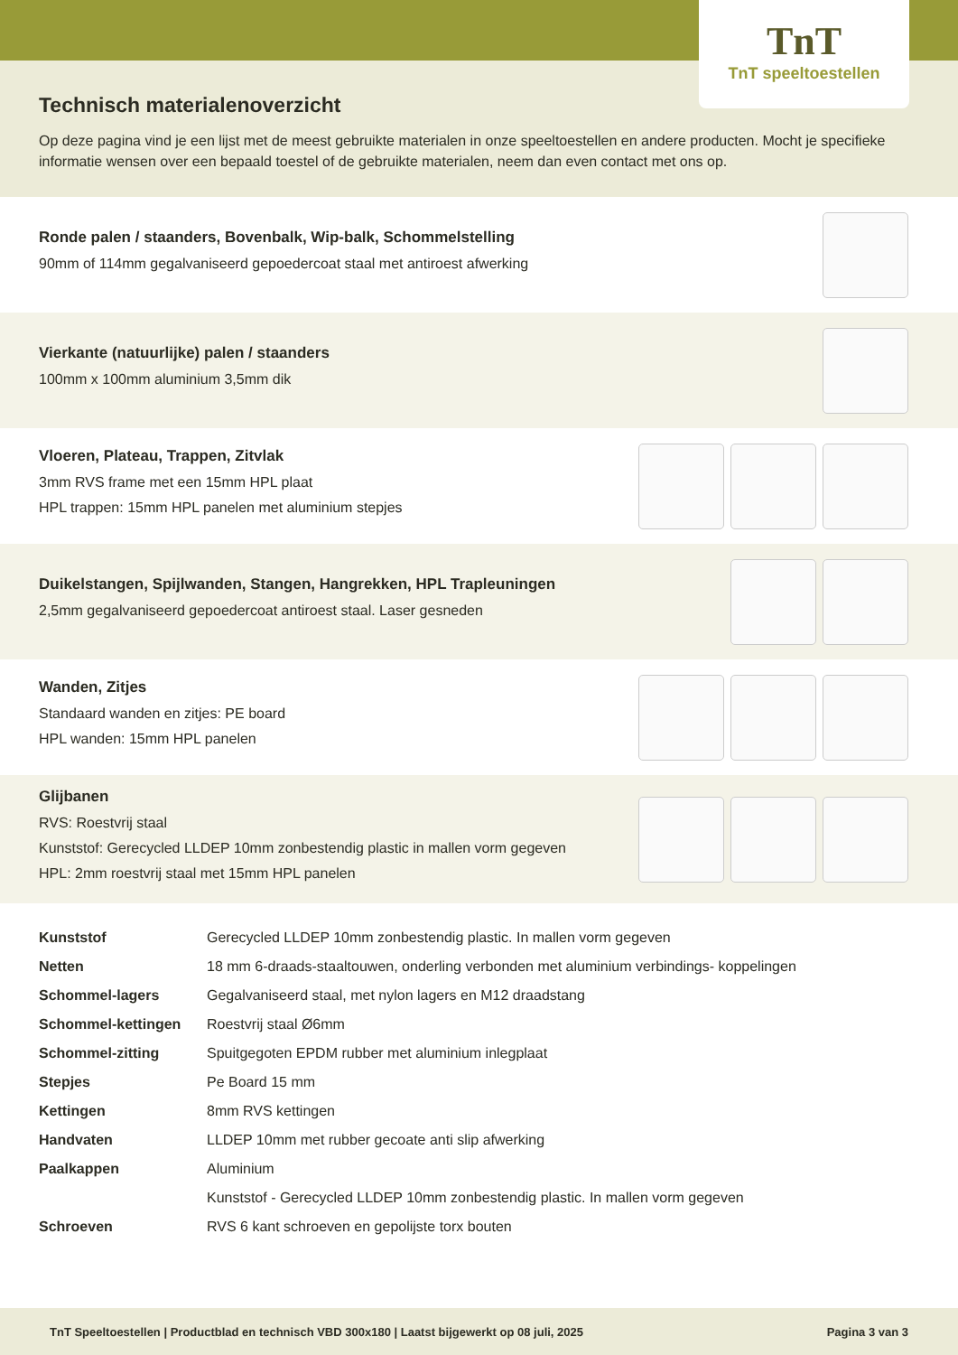TnT
TnT speeltoestellen
Technisch materialenoverzicht
Op deze pagina vind je een lijst met de meest gebruikte materialen in onze speeltoestellen en andere producten. Mocht je specifieke informatie wensen over een bepaald toestel of de gebruikte materialen, neem dan even contact met ons op.
Ronde palen / staanders, Bovenbalk, Wip-balk, Schommelstelling
90mm of 114mm gegalvaniseerd gepoedercoat staal met antiroest afwerking
Vierkante (natuurlijke) palen / staanders
100mm x 100mm aluminium 3,5mm dik
Vloeren, Plateau, Trappen, Zitvlak
3mm RVS frame met een 15mm HPL plaat
HPL trappen: 15mm HPL panelen met aluminium stepjes
Duikelstangen, Spijlwanden, Stangen, Hangrekken, HPL Trapleuningen
2,5mm gegalvaniseerd gepoedercoat antiroest staal. Laser gesneden
Wanden, Zitjes
Standaard wanden en zitjes: PE board
HPL wanden: 15mm HPL panelen
Glijbanen
RVS: Roestvrij staal
Kunststof: Gerecycled LLDEP 10mm zonbestendig plastic in mallen vorm gegeven
HPL: 2mm roestvrij staal met 15mm HPL panelen
| Kunststof | Gerecycled LLDEP 10mm zonbestendig plastic. In mallen vorm gegeven |
| Netten | 18 mm 6-draads-staaltouwen, onderling verbonden met aluminium verbindings- koppelingen |
| Schommel-lagers | Gegalvaniseerd staal, met nylon lagers en M12 draadstang |
| Schommel-kettingen | Roestvrij staal Ø6mm |
| Schommel-zitting | Spuitgegoten EPDM rubber met aluminium inlegplaat |
| Stepjes | Pe Board 15 mm |
| Kettingen | 8mm RVS kettingen |
| Handvaten | LLDEP 10mm met rubber gecoate anti slip afwerking |
| Paalkappen | Aluminium |
| | Kunststof - Gerecycled LLDEP 10mm zonbestendig plastic. In mallen vorm gegeven |
| Schroeven | RVS 6 kant schroeven en gepolijste torx bouten |
TnT Speeltoestellen | Productblad en technisch VBD 300x180 | Laatst bijgewerkt op 08 juli, 2025 Pagina 3 van 3